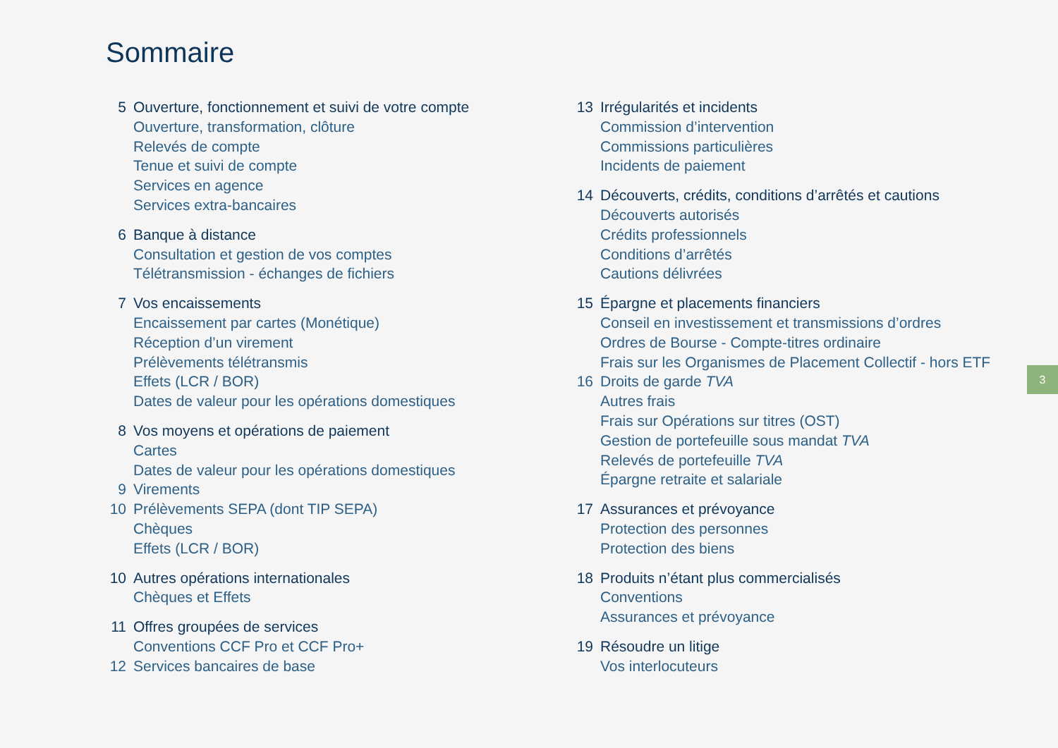Sommaire
5 Ouverture, fonctionnement et suivi de votre compte
Ouverture, transformation, clôture
Relevés de compte
Tenue et suivi de compte
Services en agence
Services extra-bancaires
6 Banque à distance
Consultation et gestion de vos comptes
Télétransmission - échanges de fichiers
7 Vos encaissements
Encaissement par cartes (Monétique)
Réception d’un virement
Prélèvements télétransmis
Effets (LCR / BOR)
Dates de valeur pour les opérations domestiques
8 Vos moyens et opérations de paiement
Cartes
Dates de valeur pour les opérations domestiques
9 Virements
10 Prélèvements SEPA (dont TIP SEPA)
Chèques
Effets (LCR / BOR)
10 Autres opérations internationales
Chèques et Effets
11 Offres groupées de services
Conventions CCF Pro et CCF Pro+
12 Services bancaires de base
13 Irrégularités et incidents
Commission d’intervention
Commissions particulières
Incidents de paiement
14 Découverts, crédits, conditions d’arrêtés et cautions
Découverts autorisés
Crédits professionnels
Conditions d’arrêtés
Cautions délivrées
15 Épargne et placements financiers
Conseil en investissement et transmissions d’ordres
Ordres de Bourse - Compte-titres ordinaire
Frais sur les Organismes de Placement Collectif - hors ETF
16 Droits de garde TVA
Autres frais
Frais sur Opérations sur titres (OST)
Gestion de portefeuille sous mandat TVA
Relevés de portefeuille TVA
Épargne retraite et salariale
17 Assurances et prévoyance
Protection des personnes
Protection des biens
18 Produits n’étant plus commercialisés
Conventions
Assurances et prévoyance
19 Résoudre un litige
Vos interlocuteurs
3